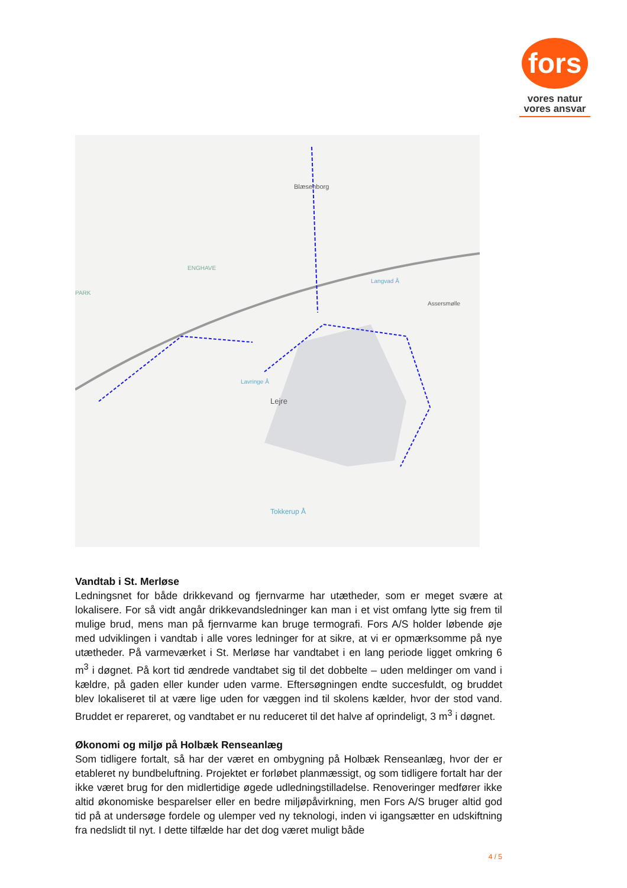fors
vores natur
vores ansvar
Blæsenborg
ENGHAVE
Lejre
Assersmølle
Tokkerup Å
Langvad Å
Lavringe Å
PARK
Vandtab i St. Merløse
Ledningsnet for både drikkevand og fjernvarme har utætheder, som er meget svære at lokalisere. For så vidt angår drikkevandsledninger kan man i et vist omfang lytte sig frem til mulige brud, mens man på fjernvarme kan bruge termografi. Fors A/S holder løbende øje med udviklingen i vandtab i alle vores ledninger for at sikre, at vi er opmærksomme på nye utætheder. På varmeværket i St. Merløse har vandtabet i en lang periode ligget omkring 6 m<sup>3</sup> i døgnet. På kort tid ændrede vandtabet sig til det dobbelte – uden meldinger om vand i kældre, på gaden eller kunder uden varme. Eftersøgningen endte succesfuldt, og bruddet blev lokaliseret til at være lige uden for væggen ind til skolens kælder, hvor der stod vand. Bruddet er repareret, og vandtabet er nu reduceret til det halve af oprindeligt, 3 m<sup>3</sup> i døgnet.
Økonomi og miljø på Holbæk Renseanlæg
Som tidligere fortalt, så har der været en ombygning på Holbæk Renseanlæg, hvor der er etableret ny bundbeluftning. Projektet er forløbet planmæssigt, og som tidligere fortalt har der ikke været brug for den midlertidige øgede udledningstilladelse. Renoveringer medfører ikke altid økonomiske besparelser eller en bedre miljøpåvirkning, men Fors A/S bruger altid god tid på at undersøge fordele og ulemper ved ny teknologi, inden vi igangsætter en udskiftning fra nedslidt til nyt. I dette tilfælde har det dog været muligt både
4 / 5